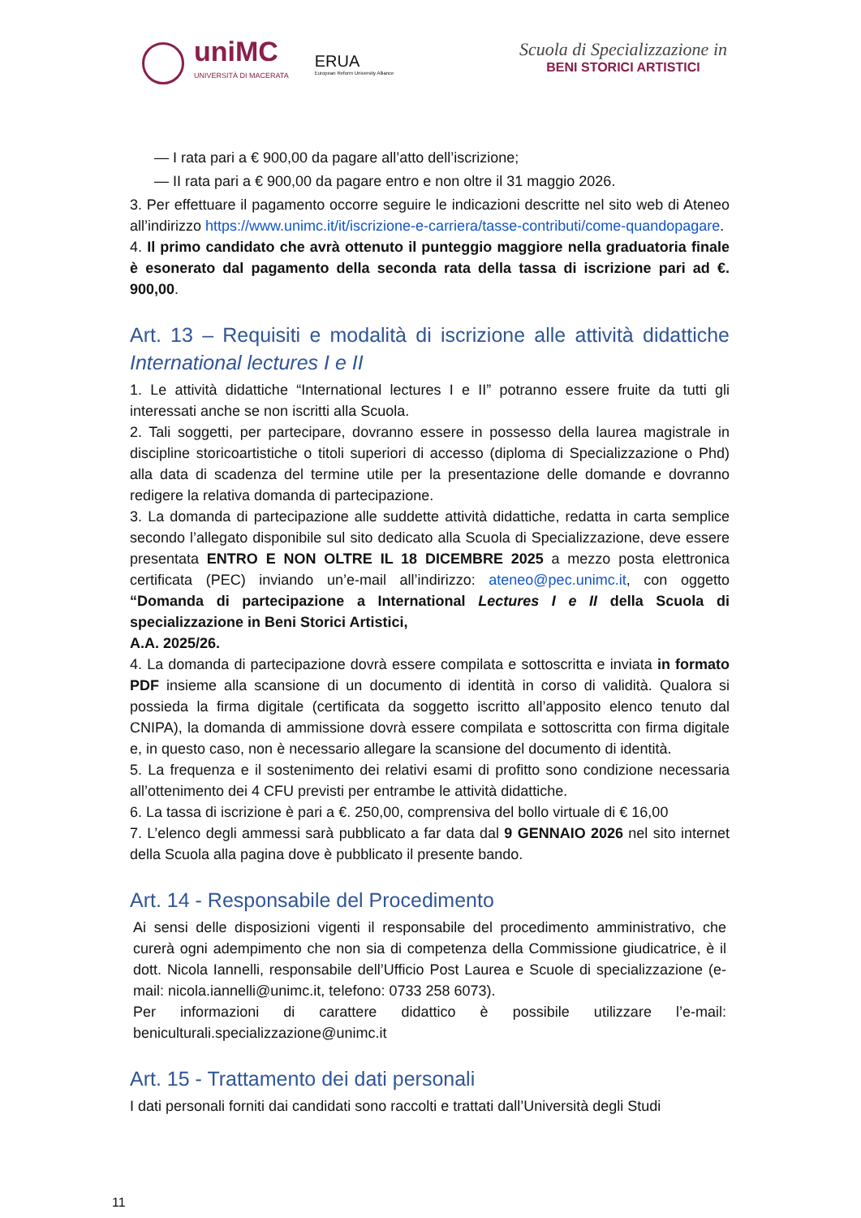uniMC
UNIVERSITÀ DI MACERATA
ERUA
European Reform University Alliance
Scuola di Specializzazione in
BENI STORICI ARTISTICI
— I rata pari a € 900,00 da pagare all’atto dell’iscrizione;
— II rata pari a € 900,00 da pagare entro e non oltre il 31 maggio 2026.
3. Per effettuare il pagamento occorre seguire le indicazioni descritte nel sito web di Ateneo all’indirizzo https://www.unimc.it/it/iscrizione-e-carriera/tasse-contributi/come-quandopagare.
4. Il primo candidato che avrà ottenuto il punteggio maggiore nella graduatoria finale è esonerato dal pagamento della seconda rata della tassa di iscrizione pari ad €. 900,00.
Art. 13 – Requisiti e modalità di iscrizione alle attività didattiche International lectures I e II
1. Le attività didattiche “International lectures I e II” potranno essere fruite da tutti gli interessati anche se non iscritti alla Scuola.
2. Tali soggetti, per partecipare, dovranno essere in possesso della laurea magistrale in discipline storicoartistiche o titoli superiori di accesso (diploma di Specializzazione o Phd) alla data di scadenza del termine utile per la presentazione delle domande e dovranno redigere la relativa domanda di partecipazione.
3. La domanda di partecipazione alle suddette attività didattiche, redatta in carta semplice secondo l’allegato disponibile sul sito dedicato alla Scuola di Specializzazione, deve essere presentata ENTRO E NON OLTRE IL 18 DICEMBRE 2025 a mezzo posta elettronica certificata (PEC) inviando un’e-mail all’indirizzo: ateneo@pec.unimc.it, con oggetto “Domanda di partecipazione a International Lectures I e II della Scuola di specializzazione in Beni Storici Artistici,
A.A. 2025/26.
4. La domanda di partecipazione dovrà essere compilata e sottoscritta e inviata in formato PDF insieme alla scansione di un documento di identità in corso di validità. Qualora si possieda la firma digitale (certificata da soggetto iscritto all’apposito elenco tenuto dal CNIPA), la domanda di ammissione dovrà essere compilata e sottoscritta con firma digitale e, in questo caso, non è necessario allegare la scansione del documento di identità.
5. La frequenza e il sostenimento dei relativi esami di profitto sono condizione necessaria all’ottenimento dei 4 CFU previsti per entrambe le attività didattiche.
6. La tassa di iscrizione è pari a €. 250,00, comprensiva del bollo virtuale di € 16,00
7. L’elenco degli ammessi sarà pubblicato a far data dal 9 GENNAIO 2026 nel sito internet della Scuola alla pagina dove è pubblicato il presente bando.
Art. 14 - Responsabile del Procedimento
Ai sensi delle disposizioni vigenti il responsabile del procedimento amministrativo, che curerà ogni adempimento che non sia di competenza della Commissione giudicatrice, è il dott. Nicola Iannelli, responsabile dell’Ufficio Post Laurea e Scuole di specializzazione (e-mail: nicola.iannelli@unimc.it, telefono: 0733 258 6073).
Per informazioni di carattere didattico è possibile utilizzare l’e-mail: beniculturali.specializzazione@unimc.it
Art. 15 - Trattamento dei dati personali
I dati personali forniti dai candidati sono raccolti e trattati dall’Università degli Studi
11